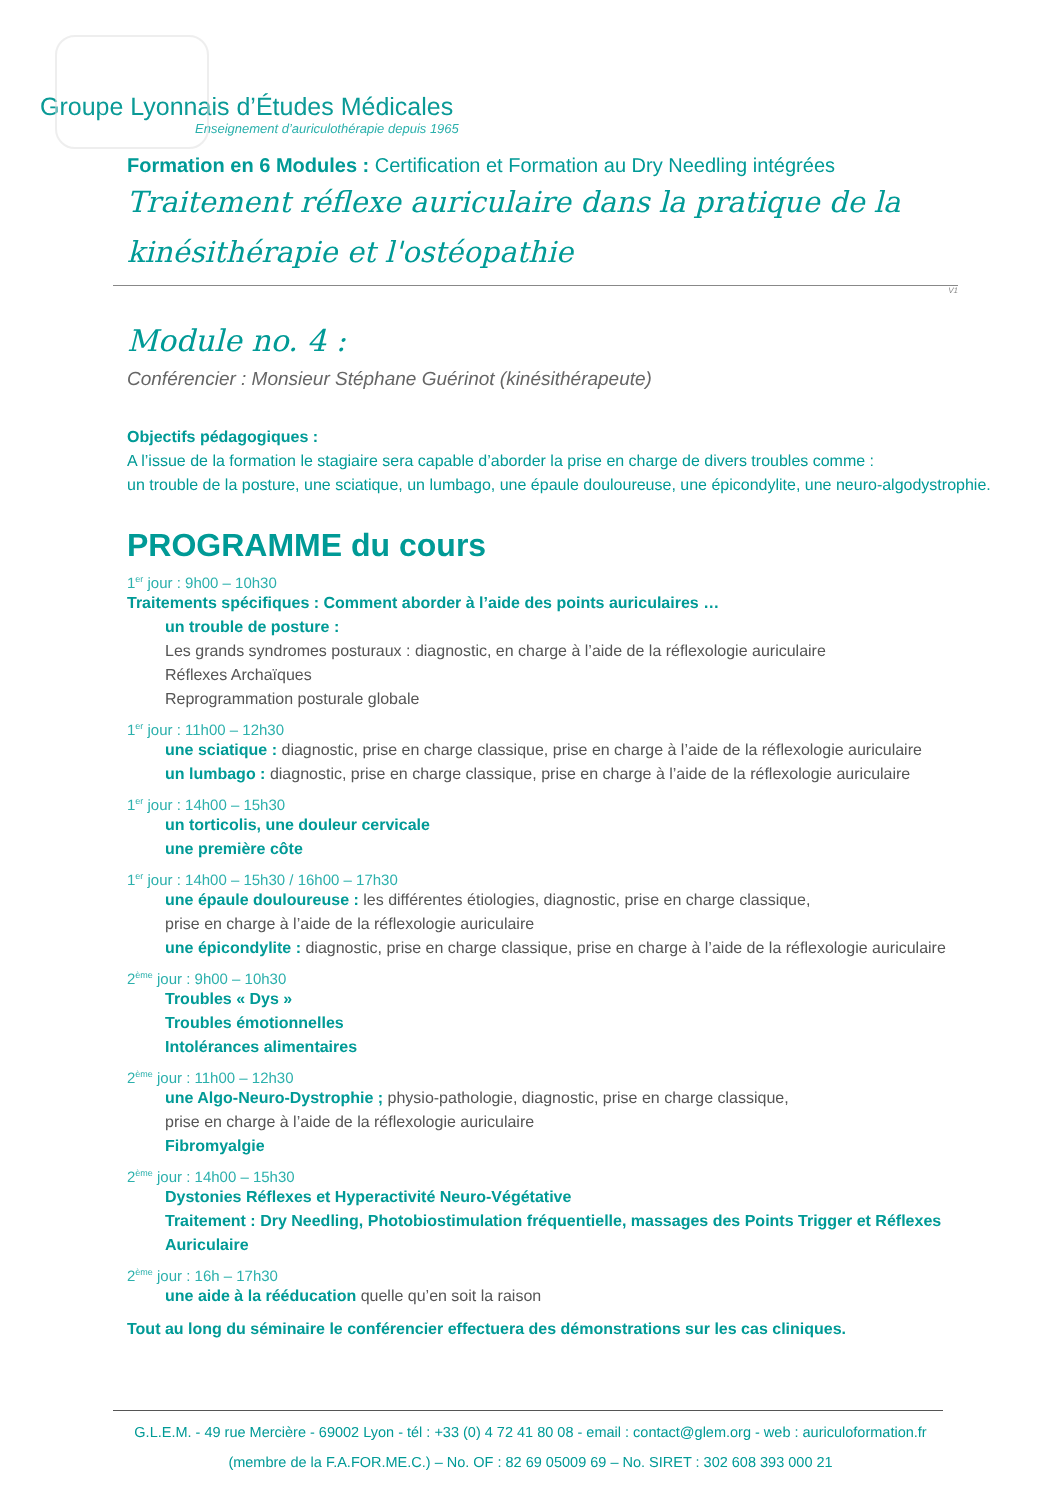Groupe Lyonnais d’Études Médicales
Enseignement d’auriculothérapie depuis 1965
Formation en 6 Modules : Certification et Formation au Dry Needling intégrées
Traitement réflexe auriculaire dans la pratique de la kinésithérapie et l'ostéopathie
V1
Module no. 4 :
Conférencier : Monsieur Stéphane Guérinot (kinésithérapeute)
Objectifs pédagogiques :
A l’issue de la formation le stagiaire sera capable d’aborder la prise en charge de divers troubles comme :
un trouble de la posture, une sciatique, un lumbago, une épaule douloureuse, une épicondylite, une neuro-algodystrophie.
PROGRAMME du cours
1<sup>er</sup> jour : 9h00 – 10h30
Traitements spécifiques : Comment aborder à l’aide des points auriculaires …
un trouble de posture :
Les grands syndromes posturaux : diagnostic, en charge à l’aide de la réflexologie auriculaire
Réflexes Archaïques
Reprogrammation posturale globale
1<sup>er</sup> jour : 11h00 – 12h30
une sciatique : diagnostic, prise en charge classique, prise en charge à l’aide de la réflexologie auriculaire
un lumbago : diagnostic, prise en charge classique, prise en charge à l’aide de la réflexologie auriculaire
1<sup>er</sup> jour : 14h00 – 15h30
un torticolis, une douleur cervicale
une première côte
1<sup>er</sup> jour : 14h00 – 15h30 / 16h00 – 17h30
une épaule douloureuse : les différentes étiologies, diagnostic, prise en charge classique,
prise en charge à l’aide de la réflexologie auriculaire
une épicondylite : diagnostic, prise en charge classique, prise en charge à l’aide de la réflexologie auriculaire
2<sup>ème</sup> jour : 9h00 – 10h30
Troubles « Dys »
Troubles émotionnelles
Intolérances alimentaires
2<sup>ème</sup> jour : 11h00 – 12h30
une Algo-Neuro-Dystrophie ; physio-pathologie, diagnostic, prise en charge classique,
prise en charge à l’aide de la réflexologie auriculaire
Fibromyalgie
2<sup>ème</sup> jour : 14h00 – 15h30
Dystonies Réflexes et Hyperactivité Neuro-Végétative
Traitement : Dry Needling, Photobiostimulation fréquentielle, massages des Points Trigger et Réflexes Auriculaire
2<sup>ème</sup> jour : 16h – 17h30
une aide à la rééducation quelle qu’en soit la raison
Tout au long du séminaire le conférencier effectuera des démonstrations sur les cas cliniques.
G.L.E.M. - 49 rue Mercière - 69002 Lyon - tél : +33 (0) 4 72 41 80 08 - email : contact@glem.org - web : auriculoformation.fr
(membre de la F.A.FOR.ME.C.) – No. OF : 82 69 05009 69 – No. SIRET : 302 608 393 000 21